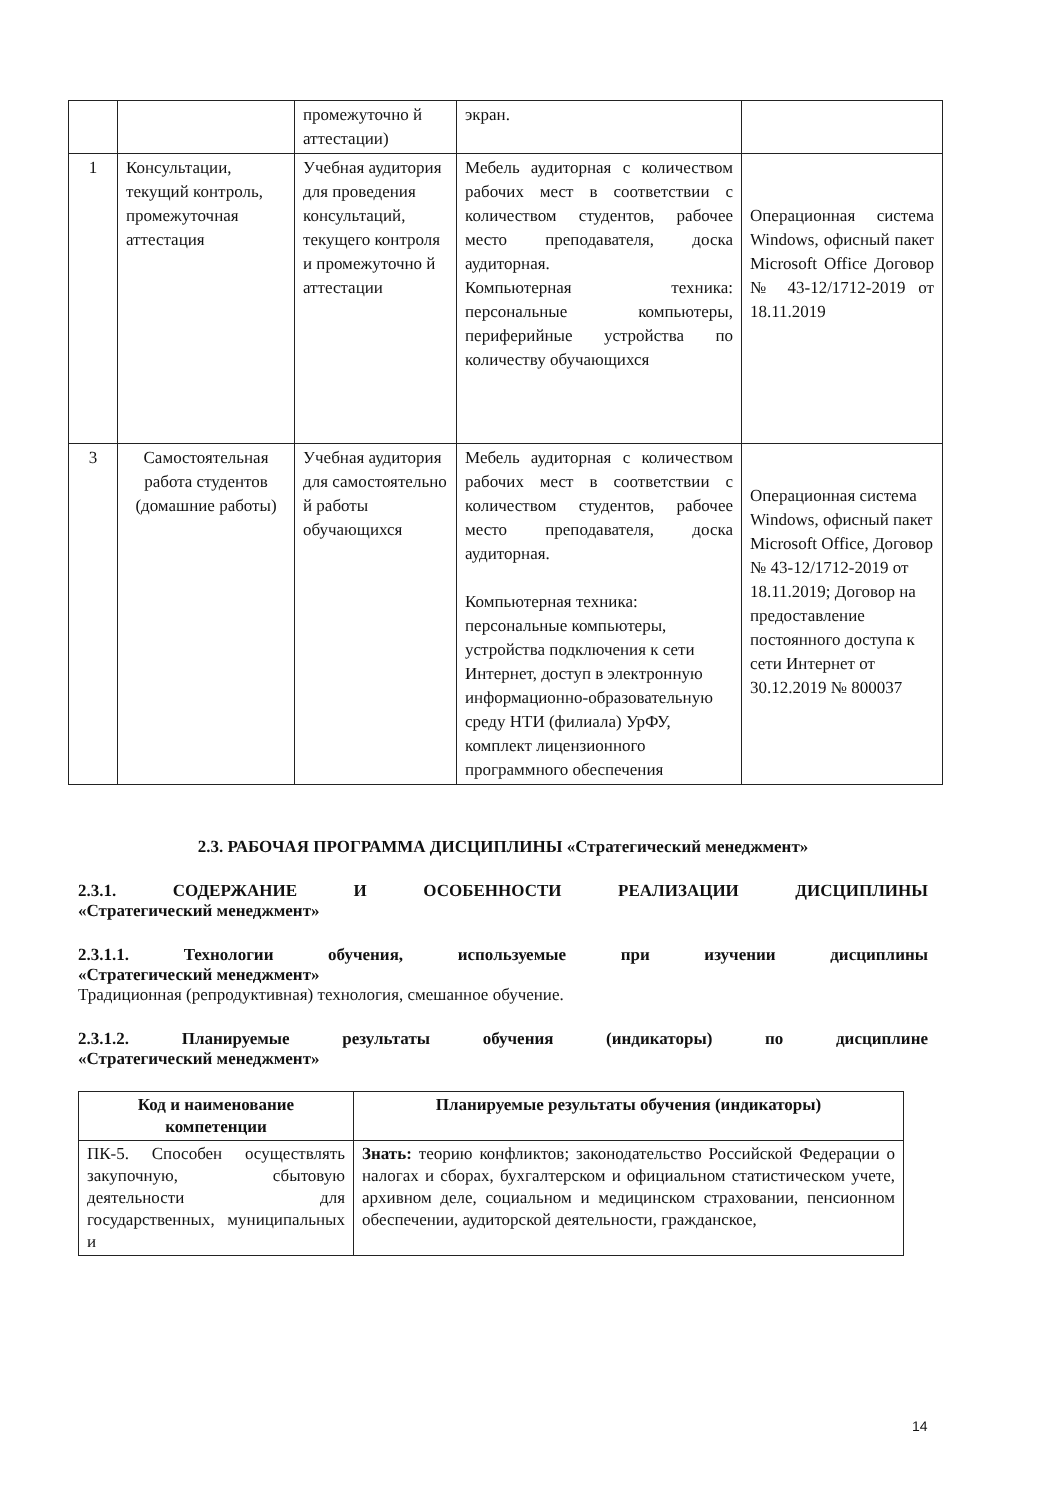| | | промежуточно й аттестации) | экран. | |
| 1 | Консультации, текущий контроль, промежуточная аттестация | Учебная аудитория для проведения консультаций, текущего контроля и промежуточно й аттестации | Мебель аудиторная с количеством рабочих мест в соответствии с количеством студентов, рабочее место преподавателя, доска аудиторная. Компьютерная техника: персональные компьютеры, периферийные устройства по количеству обучающихся | Операционная система Windows, офисный пакет Microsoft Office Договор № 43-12/1712-2019 от 18.11.2019 |
| 3 | Самостоятельная работа студентов (домашние работы) | Учебная аудитория для самостоятельно й работы обучающихся | Мебель аудиторная с количеством рабочих мест в соответствии с количеством студентов, рабочее место преподавателя, доска аудиторная. Компьютерная техника: персональные компьютеры, устройства подключения к сети Интернет, доступ в электронную информационно-образовательную среду НТИ (филиала) УрФУ, комплект лицензионного программного обеспечения | Операционная система Windows, офисный пакет Microsoft Office, Договор № 43-12/1712-2019 от 18.11.2019; Договор на предоставление постоянного доступа к сети Интернет от 30.12.2019 № 800037 |
2.3. РАБОЧАЯ ПРОГРАММА ДИСЦИПЛИНЫ «Стратегический менеджмент»
2.3.1. СОДЕРЖАНИЕ И ОСОБЕННОСТИ РЕАЛИЗАЦИИ ДИСЦИПЛИНЫ
«Стратегический менеджмент»
2.3.1.1. Технологии обучения, используемые при изучении дисциплины
«Стратегический менеджмент»
Традиционная (репродуктивная) технология, смешанное обучение.
2.3.1.2. Планируемые результаты обучения (индикаторы) по дисциплине
«Стратегический менеджмент»
| Код и наименование компетенции | Планируемые результаты обучения (индикаторы) |
| --- | --- |
| ПК-5. Способен осуществлять закупочную, сбытовую деятельности для государственных, муниципальных и | Знать: теорию конфликтов; законодательство Российской Федерации о налогах и сборах, бухгалтерском и официальном статистическом учете, архивном деле, социальном и медицинском страховании, пенсионном обеспечении, аудиторской деятельности, гражданское, |
14